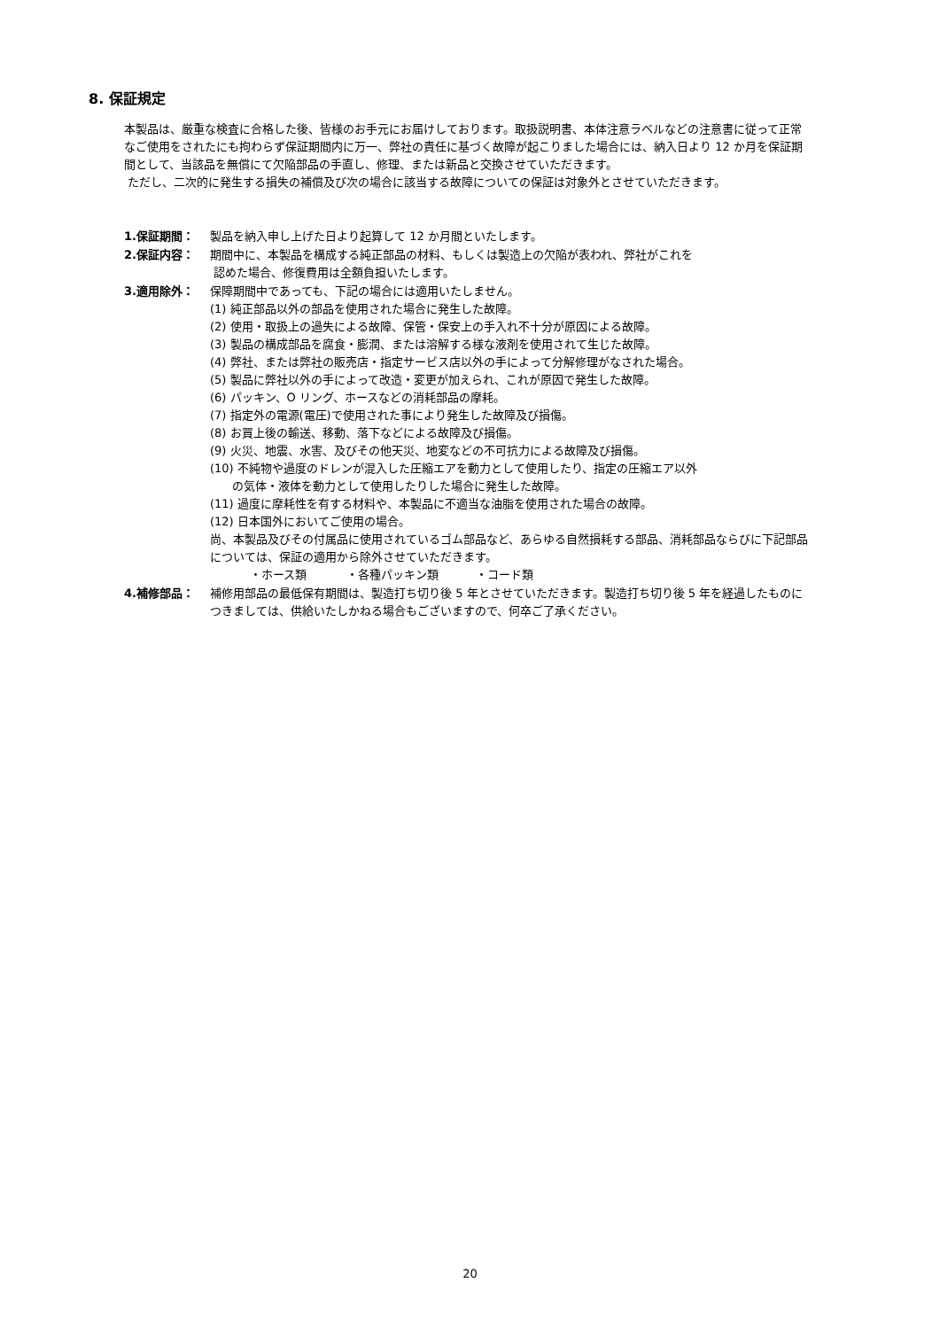8. 保証規定
本製品は、厳重な検査に合格した後、皆様のお手元にお届けしております。取扱説明書、本体注意ラベルなどの注意書に従って正常なご使用をされたにも拘わらず保証期間内に万一、弊社の責任に基づく故障が起こりました場合には、納入日より 12 か月を保証期間として、当該品を無償にて欠陥部品の手直し、修理、または新品と交換させていただきます。
ただし、二次的に発生する損失の補償及び次の場合に該当する故障についての保証は対象外とさせていただきます。
1.保証期間： 製品を納入申し上げた日より起算して 12 か月間といたします。
2.保証内容： 期間中に、本製品を構成する純正部品の材料、もしくは製造上の欠陥が表われ、弊社がこれを
認めた場合、修復費用は全額負担いたします。
3.適用除外： 保障期間中であっても、下記の場合には適用いたしません。
(1) 純正部品以外の部品を使用された場合に発生した故障。
(2) 使用・取扱上の過失による故障、保管・保安上の手入れ不十分が原因による故障。
(3) 製品の構成部品を腐食・膨潤、または溶解する様な液剤を使用されて生じた故障。
(4) 弊社、または弊社の販売店・指定サービス店以外の手によって分解修理がなされた場合。
(5) 製品に弊社以外の手によって改造・変更が加えられ、これが原因で発生した故障。
(6) パッキン、O リング、ホースなどの消耗部品の摩耗。
(7) 指定外の電源(電圧)で使用された事により発生した故障及び損傷。
(8) お買上後の輸送、移動、落下などによる故障及び損傷。
(9) 火災、地震、水害、及びその他天災、地変などの不可抗力による故障及び損傷。
(10) 不純物や過度のドレンが混入した圧縮エアを動力として使用したり、指定の圧縮エア以外
の気体・液体を動力として使用したりした場合に発生した故障。
(11) 過度に摩耗性を有する材料や、本製品に不適当な油脂を使用された場合の故障。
(12) 日本国外においてご使用の場合。
尚、本製品及びその付属品に使用されているゴム部品など、あらゆる自然損耗する部品、消耗部品ならびに下記部品については、保証の適用から除外させていただきます。
・ホース類 ・各種パッキン類 ・コード類
4.補修部品： 補修用部品の最低保有期間は、製造打ち切り後 5 年とさせていただきます。製造打ち切り後 5 年を経過したものにつきましては、供給いたしかねる場合もございますので、何卒ご了承ください。
20